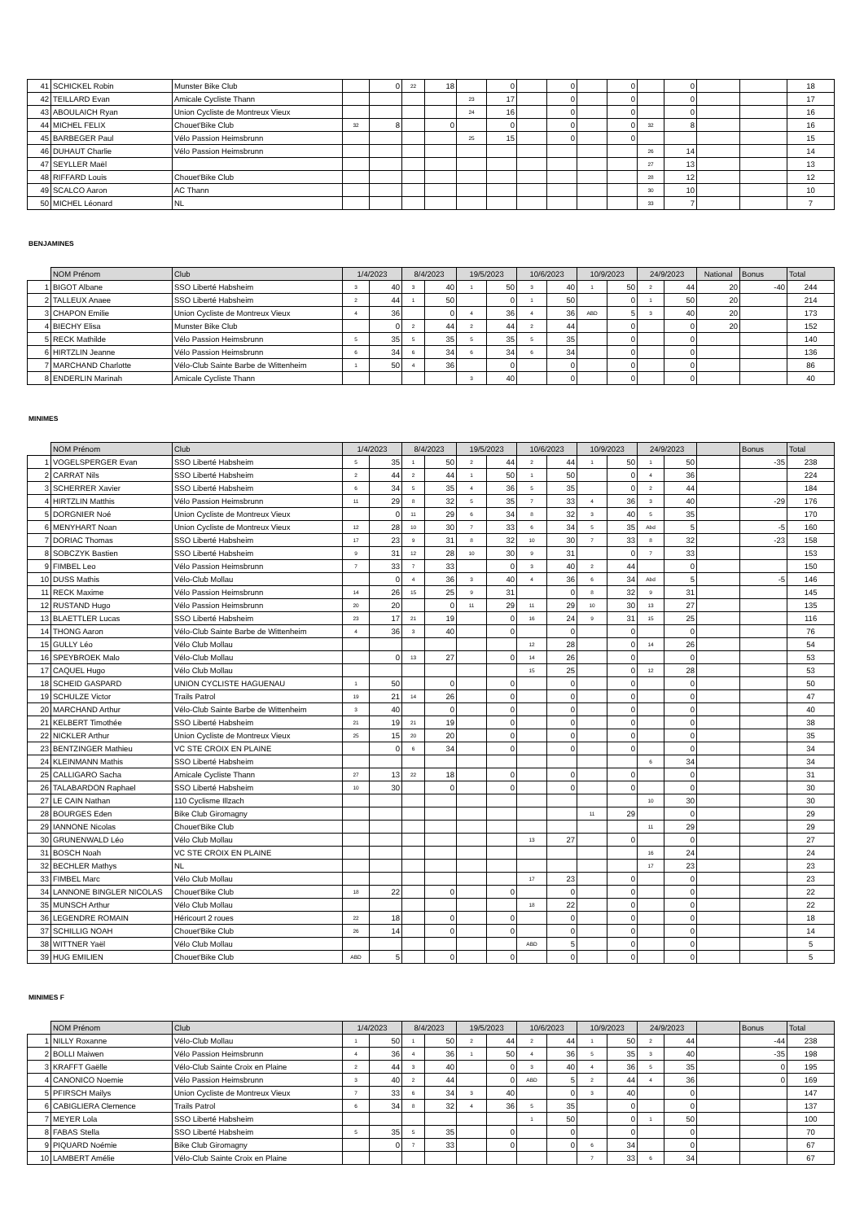| 41 | SCHICKEL Robin | Munster Bike Club | | 0 | 22 | 18 | | 0 | | 0 | | 0 | | 0 | | | 18 |
| 42 | TEILLARD Evan | Amicale Cycliste Thann | | | | | 23 | 17 | | 0 | | 0 | | 0 | | | 17 |
| 43 | ABOULAICH Ryan | Union Cycliste de Montreux Vieux | | | | | 24 | 16 | | 0 | | 0 | | 0 | | | 16 |
| 44 | MICHEL FELIX | Chouet'Bike Club | 32 | 8 | | 0 | | 0 | | 0 | | 0 | 32 | 8 | | | 16 |
| 45 | BARBEGER Paul | Vélo Passion Heimsbrunn | | | | | 25 | 15 | | 0 | | 0 | | | | | 15 |
| 46 | DUHAUT Charlie | Vélo Passion Heimsbrunn | | | | | | | | | | | 26 | 14 | | | 14 |
| 47 | SEYLLER Maël | | | | | | | | | | | | 27 | 13 | | | 13 |
| 48 | RIFFARD Louis | Chouet'Bike Club | | | | | | | | | | | 28 | 12 | | | 12 |
| 49 | SCALCO Aaron | AC Thann | | | | | | | | | | | 30 | 10 | | | 10 |
| 50 | MICHEL Léonard | NL | | | | | | | | | | | 33 | 7 | | | 7 |
BENJAMINES
| | NOM Prénom | Club | 1/4/2023 | | 8/4/2023 | | 19/5/2023 | | 10/6/2023 | | 10/9/2023 | | 24/9/2023 | | National | Bonus | Total |
| --- | --- | --- | --- | --- | --- | --- | --- | --- | --- | --- | --- | --- | --- | --- | --- | --- | --- |
| 1 | BIGOT Albane | SSO Liberté Habsheim | 3 | 40 | 3 | 40 | 1 | 50 | 3 | 40 | 1 | 50 | 2 | 44 | 20 | -40 | 244 |
| 2 | TALLEUX Anaee | SSO Liberté Habsheim | 2 | 44 | 1 | 50 | | 0 | 1 | 50 | | 0 | 1 | 50 | 20 | | 214 |
| 3 | CHAPON Emilie | Union Cycliste de Montreux Vieux | 4 | 36 | | 0 | 4 | 36 | 4 | 36 | ABD | 5 | 3 | 40 | 20 | | 173 |
| 4 | BIECHY Elisa | Munster Bike Club | | 0 | 2 | 44 | 2 | 44 | 2 | 44 | | 0 | | 0 | 20 | | 152 |
| 5 | RECK Mathilde | Vélo Passion Heimsbrunn | 5 | 35 | 5 | 35 | 5 | 35 | 5 | 35 | | 0 | | 0 | | | 140 |
| 6 | HIRTZLIN Jeanne | Vélo Passion Heimsbrunn | 6 | 34 | 6 | 34 | 6 | 34 | 6 | 34 | | 0 | | 0 | | | 136 |
| 7 | MARCHAND Charlotte | Vélo-Club Sainte Barbe de Wittenheim | 1 | 50 | 4 | 36 | | 0 | | 0 | | 0 | | 0 | | | 86 |
| 8 | ENDERLIN Marinah | Amicale Cycliste Thann | | | | | 3 | 40 | | 0 | | 0 | | 0 | | | 40 |
MINIMES
| | NOM Prénom | Club | 1/4/2023 | | 8/4/2023 | | 19/5/2023 | | 10/6/2023 | | 10/9/2023 | | 24/9/2023 | | | Bonus | Total |
| --- | --- | --- | --- | --- | --- | --- | --- | --- | --- | --- | --- | --- | --- | --- | --- | --- | --- |
| 1 | VOGELSPERGER Evan | SSO Liberté Habsheim | 5 | 35 | 1 | 50 | 2 | 44 | 2 | 44 | 1 | 50 | 1 | 50 | | -35 | 238 |
| 2 | CARRAT Nils | SSO Liberté Habsheim | 2 | 44 | 2 | 44 | 1 | 50 | 1 | 50 | | 0 | 4 | 36 | | | 224 |
| 3 | SCHERRER Xavier | SSO Liberté Habsheim | 6 | 34 | 5 | 35 | 4 | 36 | 5 | 35 | | 0 | 2 | 44 | | | 184 |
| 4 | HIRTZLIN Matthis | Vélo Passion Heimsbrunn | 11 | 29 | 8 | 32 | 5 | 35 | 7 | 33 | 4 | 36 | 3 | 40 | | -29 | 176 |
| 5 | DORGNIER Noé | Union Cycliste de Montreux Vieux | | 0 | 11 | 29 | 6 | 34 | 8 | 32 | 3 | 40 | 5 | 35 | | | 170 |
| 6 | MENYHART Noan | Union Cycliste de Montreux Vieux | 12 | 28 | 10 | 30 | 7 | 33 | 6 | 34 | 5 | 35 | Abd | 5 | | -5 | 160 |
| 7 | DORIAC Thomas | SSO Liberté Habsheim | 17 | 23 | 9 | 31 | 8 | 32 | 10 | 30 | 7 | 33 | 8 | 32 | | -23 | 158 |
| 8 | SOBCZYK Bastien | SSO Liberté Habsheim | 9 | 31 | 12 | 28 | 10 | 30 | 9 | 31 | | 0 | 7 | 33 | | | 153 |
| 9 | FIMBEL Leo | Vélo Passion Heimsbrunn | 7 | 33 | 7 | 33 | | 0 | 3 | 40 | 2 | 44 | | 0 | | | 150 |
| 10 | DUSS Mathis | Vélo-Club Mollau | | 0 | 4 | 36 | 3 | 40 | 4 | 36 | 6 | 34 | Abd | 5 | | -5 | 146 |
| 11 | RECK Maxime | Vélo Passion Heimsbrunn | 14 | 26 | 15 | 25 | 9 | 31 | | 0 | 8 | 32 | 9 | 31 | | | 145 |
| 12 | RUSTAND Hugo | Vélo Passion Heimsbrunn | 20 | 20 | | 0 | 11 | 29 | 11 | 29 | 10 | 30 | 13 | 27 | | | 135 |
| 13 | BLAETTLER Lucas | SSO Liberté Habsheim | 23 | 17 | 21 | 19 | | 0 | 16 | 24 | 9 | 31 | 15 | 25 | | | 116 |
| 14 | THONG Aaron | Vélo-Club Sainte Barbe de Wittenheim | 4 | 36 | 3 | 40 | | 0 | | 0 | | 0 | | 0 | | | 76 |
| 15 | GULLY Léo | Vélo Club Mollau | | | | | | | 12 | 28 | | 0 | 14 | 26 | | | 54 |
| 16 | SPEYBROEK Malo | Vélo-Club Mollau | | 0 | 13 | 27 | | 0 | 14 | 26 | | 0 | | 0 | | | 53 |
| 17 | CAQUEL Hugo | Vélo Club Mollau | | | | | | | 15 | 25 | | 0 | 12 | 28 | | | 53 |
| 18 | SCHEID GASPARD | UNION CYCLISTE HAGUENAU | 1 | 50 | | 0 | | 0 | | 0 | | 0 | | 0 | | | 50 |
| 19 | SCHULZE Victor | Trails Patrol | 19 | 21 | 14 | 26 | | 0 | | 0 | | 0 | | 0 | | | 47 |
| 20 | MARCHAND Arthur | Vélo-Club Sainte Barbe de Wittenheim | 3 | 40 | | 0 | | 0 | | 0 | | 0 | | 0 | | | 40 |
| 21 | KELBERT Timothée | SSO Liberté Habsheim | 21 | 19 | 21 | 19 | | 0 | | 0 | | 0 | | 0 | | | 38 |
| 22 | NICKLER Arthur | Union Cycliste de Montreux Vieux | 25 | 15 | 20 | 20 | | 0 | | 0 | | 0 | | 0 | | | 35 |
| 23 | BENTZINGER Mathieu | VC STE CROIX EN PLAINE | | 0 | 6 | 34 | | 0 | | 0 | | 0 | | 0 | | | 34 |
| 24 | KLEINMANN Mathis | SSO Liberté Habsheim | | | | | | | | | | | 6 | 34 | | | 34 |
| 25 | CALLIGARO Sacha | Amicale Cycliste Thann | 27 | 13 | 22 | 18 | | 0 | | 0 | | 0 | | 0 | | | 31 |
| 26 | TALABARDON Raphael | SSO Liberté Habsheim | 10 | 30 | | 0 | | 0 | | 0 | | 0 | | 0 | | | 30 |
| 27 | LE CAIN Nathan | 110 Cyclisme Illzach | | | | | | | | | | | 10 | 30 | | | 30 |
| 28 | BOURGES Eden | Bike Club Giromagny | | | | | | | | | 11 | 29 | | 0 | | | 29 |
| 29 | IANNONE Nicolas | Chouet'Bike Club | | | | | | | | | | | 11 | 29 | | | 29 |
| 30 | GRUNENWALD Léo | Vélo Club Mollau | | | | | | | 13 | 27 | | 0 | | 0 | | | 27 |
| 31 | BOSCH Noah | VC STE CROIX EN PLAINE | | | | | | | | | | | 16 | 24 | | | 24 |
| 32 | BECHLER Mathys | NL | | | | | | | | | | | 17 | 23 | | | 23 |
| 33 | FIMBEL Marc | Vélo Club Mollau | | | | | | | 17 | 23 | | 0 | | 0 | | | 23 |
| 34 | LANNONE BINGLER NICOLAS | Chouet'Bike Club | 18 | 22 | | 0 | | 0 | | 0 | | 0 | | 0 | | | 22 |
| 35 | MUNSCH Arthur | Vélo Club Mollau | | | | | | | 18 | 22 | | 0 | | 0 | | | 22 |
| 36 | LEGENDRE ROMAIN | Héricourt 2 roues | 22 | 18 | | 0 | | 0 | | 0 | | 0 | | 0 | | | 18 |
| 37 | SCHILLIG NOAH | Chouet'Bike Club | 26 | 14 | | 0 | | 0 | | 0 | | 0 | | 0 | | | 14 |
| 38 | WITTNER Yaël | Vélo Club Mollau | | | | | | | ABD | 5 | | 0 | | 0 | | | 5 |
| 39 | HUG EMILIEN | Chouet'Bike Club | ABD | 5 | | 0 | | 0 | | 0 | | 0 | | 0 | | | 5 |
MINIMES F
| | NOM Prénom | Club | 1/4/2023 | | 8/4/2023 | | 19/5/2023 | | 10/6/2023 | | 10/9/2023 | | 24/9/2023 | | | Bonus | Total |
| --- | --- | --- | --- | --- | --- | --- | --- | --- | --- | --- | --- | --- | --- | --- | --- | --- | --- |
| 1 | NILLY Roxanne | Vélo-Club Mollau | 1 | 50 | 1 | 50 | 2 | 44 | 2 | 44 | 1 | 50 | 2 | 44 | | -44 | 238 |
| 2 | BOLLI Maiwen | Vélo Passion Heimsbrunn | 4 | 36 | 4 | 36 | 1 | 50 | 4 | 36 | 5 | 35 | 3 | 40 | | -35 | 198 |
| 3 | KRAFFT Gaëlle | Vélo-Club Sainte Croix en Plaine | 2 | 44 | 3 | 40 | | 0 | 3 | 40 | 4 | 36 | 5 | 35 | | 0 | 195 |
| 4 | CANONICO Noemie | Vélo Passion Heimsbrunn | 3 | 40 | 2 | 44 | | 0 | ABD | 5 | 2 | 44 | 4 | 36 | | 0 | 169 |
| 5 | PFIRSCH Mailys | Union Cycliste de Montreux Vieux | 7 | 33 | 6 | 34 | 3 | 40 | | 0 | 3 | 40 | | 0 | | | 147 |
| 6 | CABIGLIERA Clemence | Trails Patrol | 6 | 34 | 8 | 32 | 4 | 36 | 5 | 35 | | 0 | | 0 | | | 137 |
| 7 | MEYER Lola | SSO Liberté Habsheim | | | | | | | 1 | 50 | | 0 | 1 | 50 | | | 100 |
| 8 | FABAS Stella | SSO Liberté Habsheim | 5 | 35 | 5 | 35 | | 0 | | 0 | | 0 | | 0 | | | 70 |
| 9 | PIQUARD Noémie | Bike Club Giromagny | | 0 | 7 | 33 | | 0 | | 0 | 6 | 34 | | 0 | | | 67 |
| 10 | LAMBERT Amélie | Vélo-Club Sainte Croix en Plaine | | | | | | | | | 7 | 33 | 6 | 34 | | | 67 |